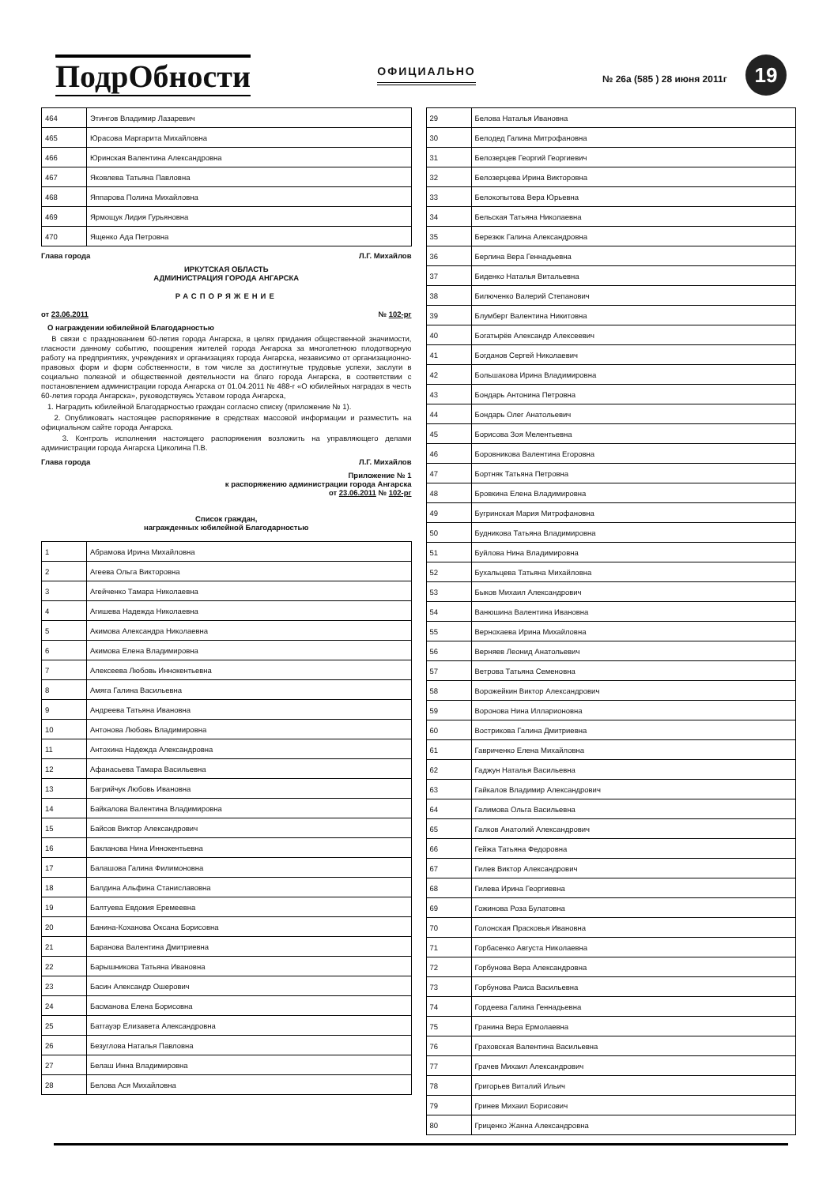ПодрОбности
ОФИЦИАЛЬНО
№ 26а (585 ) 28 июня 2011г 19
| 464 | Этингов Владимир Лазаревич |
| 465 | Юрасова Маргарита Михайловна |
| 466 | Юринская Валентина Александровна |
| 467 | Яковлева Татьяна Павловна |
| 468 | Яппарова Полина Михайловна |
| 469 | Ярмощук Лидия Гурьяновна |
| 470 | Ященко Ада Петровна |
Глава города Л.Г. Михайлов
ИРКУТСКАЯ ОБЛАСТЬ
АДМИНИСТРАЦИЯ ГОРОДА АНГАРСКА
РАСПОРЯЖЕНИЕ
от 23.06.2011 № 102-рг
О награждении юбилейной Благодарностью
В связи с празднованием 60-летия города Ангарска, в целях придания общественной значимости, гласности данному событию, поощрения жителей города Ангарска за многолетнюю плодотворную работу на предприятиях, учреждениях и организациях города Ангарска, независимо от организационно-правовых форм и форм собственности, в том числе за достигнутые трудовые успехи, заслуги в социально полезной и общественной деятельности на благо города Ангарска, в соответствии с постановлением администрации города Ангарска от 01.04.2011 № 488-г «О юбилейных наградах в честь 60-летия города Ангарска», руководствуясь Уставом города Ангарска,
1. Наградить юбилейной Благодарностью граждан согласно списку (приложение № 1).
2. Опубликовать настоящее распоряжение в средствах массовой информации и разместить на официальном сайте города Ангарска.
3. Контроль исполнения настоящего распоряжения возложить на управляющего делами администрации города Ангарска Циколина П.В.
Глава города Л.Г. Михайлов
Приложение № 1
к распоряжению администрации города Ангарска
от 23.06.2011 № 102-рг
Список граждан,
награжденных юбилейной Благодарностью
| 1 | Абрамова Ирина Михайловна |
| 2 | Агеева Ольга Викторовна |
| 3 | Агейченко Тамара Николаевна |
| 4 | Агишева Надежда Николаевна |
| 5 | Акимова Александра Николаевна |
| 6 | Акимова Елена Владимировна |
| 7 | Алексеева Любовь Иннокентьевна |
| 8 | Амяга Галина Васильевна |
| 9 | Андреева Татьяна Ивановна |
| 10 | Антонова Любовь Владимировна |
| 11 | Антохина Надежда Александровна |
| 12 | Афанасьева Тамара Васильевна |
| 13 | Багрийчук Любовь Ивановна |
| 14 | Байкалова Валентина Владимировна |
| 15 | Байсов Виктор Александрович |
| 16 | Бакланова Нина Иннокентьевна |
| 17 | Балашова Галина Филимоновна |
| 18 | Балдина Альфина Станиславовна |
| 19 | Балтуева Евдокия Еремеевна |
| 20 | Банина-Коханова Оксана Борисовна |
| 21 | Баранова Валентина Дмитриевна |
| 22 | Барышникова Татьяна Ивановна |
| 23 | Басин Александр Ошерович |
| 24 | Басманова Елена Борисовна |
| 25 | Батгауэр Елизавета Александровна |
| 26 | Безуглова Наталья Павловна |
| 27 | Белаш Инна Владимировна |
| 28 | Белова Ася Михайловна |
| 29 | Белова Наталья Ивановна |
| 30 | Белодед Галина Митрофановна |
| 31 | Белозерцев Георгий Георгиевич |
| 32 | Белозерцева Ирина Викторовна |
| 33 | Белокопытова Вера Юрьевна |
| 34 | Бельская Татьяна Николаевна |
| 35 | Березюк Галина Александровна |
| 36 | Берлина Вера Геннадьевна |
| 37 | Биденко Наталья Витальевна |
| 38 | Билюченко Валерий Степанович |
| 39 | Блумберг Валентина Никитовна |
| 40 | Богатырёв Александр Алексеевич |
| 41 | Богданов Сергей Николаевич |
| 42 | Большакова Ирина Владимировна |
| 43 | Бондарь Антонина Петровна |
| 44 | Бондарь Олег Анатольевич |
| 45 | Борисова Зоя Мелентьевна |
| 46 | Боровникова Валентина Егоровна |
| 47 | Бортняк Татьяна Петровна |
| 48 | Бровкина Елена Владимировна |
| 49 | Бугринская Мария Митрофановна |
| 50 | Будникова Татьяна Владимировна |
| 51 | Буйлова Нина Владимировна |
| 52 | Бухальцева Татьяна Михайловна |
| 53 | Быков Михаил Александрович |
| 54 | Ванюшина Валентина Ивановна |
| 55 | Вернохаева Ирина Михайловна |
| 56 | Верняев Леонид Анатольевич |
| 57 | Ветрова Татьяна Семеновна |
| 58 | Ворожейкин Виктор Александрович |
| 59 | Воронова Нина Илларионовна |
| 60 | Вострикова Галина Дмитриевна |
| 61 | Гавриченко Елена Михайловна |
| 62 | Гаджун Наталья Васильевна |
| 63 | Гайкалов Владимир Александрович |
| 64 | Галимова Ольга Васильевна |
| 65 | Галков Анатолий Александрович |
| 66 | Гейжа Татьяна Федоровна |
| 67 | Гилев Виктор Александрович |
| 68 | Гилева Ирина Георгиевна |
| 69 | Гожинова Роза Булатовна |
| 70 | Голонская Прасковья Ивановна |
| 71 | Горбасенко Августа Николаевна |
| 72 | Горбунова Вера Александровна |
| 73 | Горбунова Раиса Васильевна |
| 74 | Гордеева Галина Геннадьевна |
| 75 | Гранина Вера Ермолаевна |
| 76 | Граховская Валентина Васильевна |
| 77 | Грачев Михаил Александрович |
| 78 | Григорьев Виталий Ильич |
| 79 | Гринев Михаил Борисович |
| 80 | Гриценко Жанна Александровна |